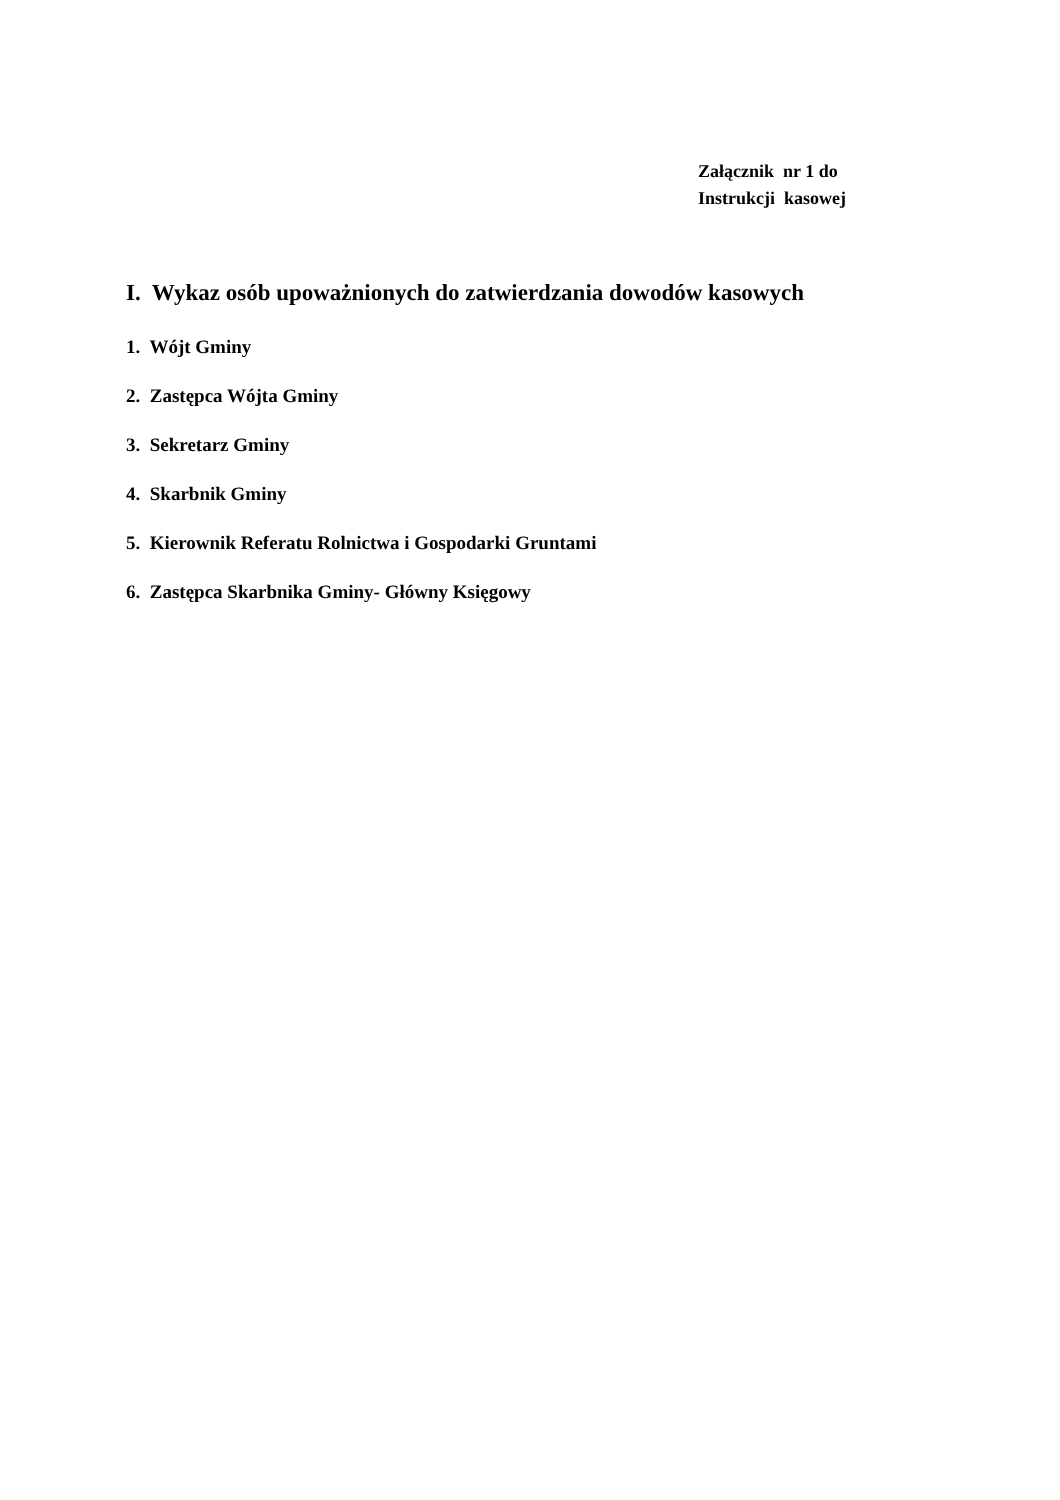Załącznik nr 1 do Instrukcji kasowej
I. Wykaz osób upoważnionych do zatwierdzania dowodów kasowych
1. Wójt Gminy
2. Zastępca Wójta Gminy
3. Sekretarz Gminy
4. Skarbnik Gminy
5. Kierownik Referatu Rolnictwa i Gospodarki Gruntami
6. Zastępca Skarbnika Gminy- Główny Księgowy